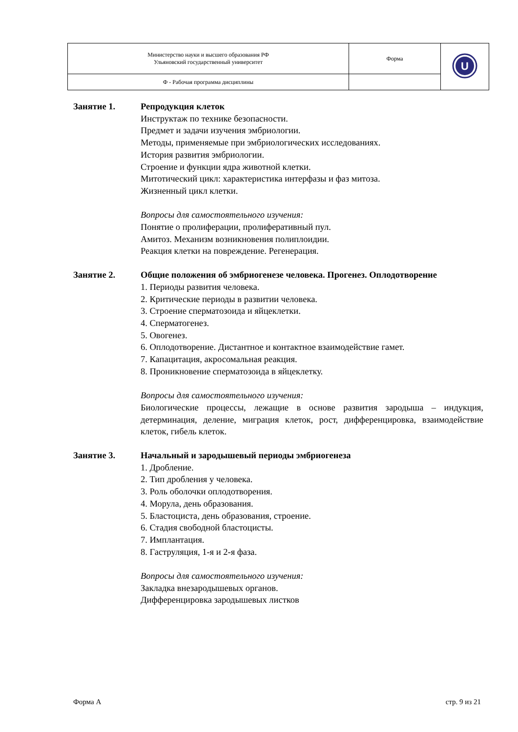| Министерство науки и высшего образования РФ Ульяновский государственный университет | Форма | U |
| Ф - Рабочая программа дисциплины | | |
Занятие 1. Репродукция клеток
Инструктаж по технике безопасности.
Предмет и задачи изучения эмбриологии.
Методы, применяемые при эмбриологических исследованиях.
История развития эмбриологии.
Строение и функции ядра животной клетки.
Митотический цикл: характеристика интерфазы и фаз митоза.
Жизненный цикл клетки.
Вопросы для самостоятельного изучения:
Понятие о пролиферации, пролиферативный пул.
Амитоз. Механизм возникновения полиплоидии.
Реакция клетки на повреждение. Регенерация.
Занятие 2. Общие положения об эмбриогенезе человека. Прогенез. Оплодотворение
1. Периоды развития человека.
2. Критические периоды в развитии человека.
3. Строение сперматозоида и яйцеклетки.
4. Сперматогенез.
5. Овогенез.
6. Оплодотворение. Дистантное и контактное взаимодействие гамет.
7. Капацитация, акросомальная реакция.
8. Проникновение сперматозоида в яйцеклетку.
Вопросы для самостоятельного изучения:
Биологические процессы, лежащие в основе развития зародыша – индукция, детерминация, деление, миграция клеток, рост, дифференцировка, взаимодействие клеток, гибель клеток.
Занятие 3. Начальный и зародышевый периоды эмбриогенеза
1. Дробление.
2. Тип дробления у человека.
3. Роль оболочки оплодотворения.
4. Морула, день образования.
5. Бластоциста, день образования, строение.
6. Стадия свободной бластоцисты.
7. Имплантация.
8. Гаструляция, 1-я и 2-я фаза.
Вопросы для самостоятельного изучения:
Закладка внезародышевых органов.
Дифференцировка зародышевых листков
Форма А стр. 9 из 21